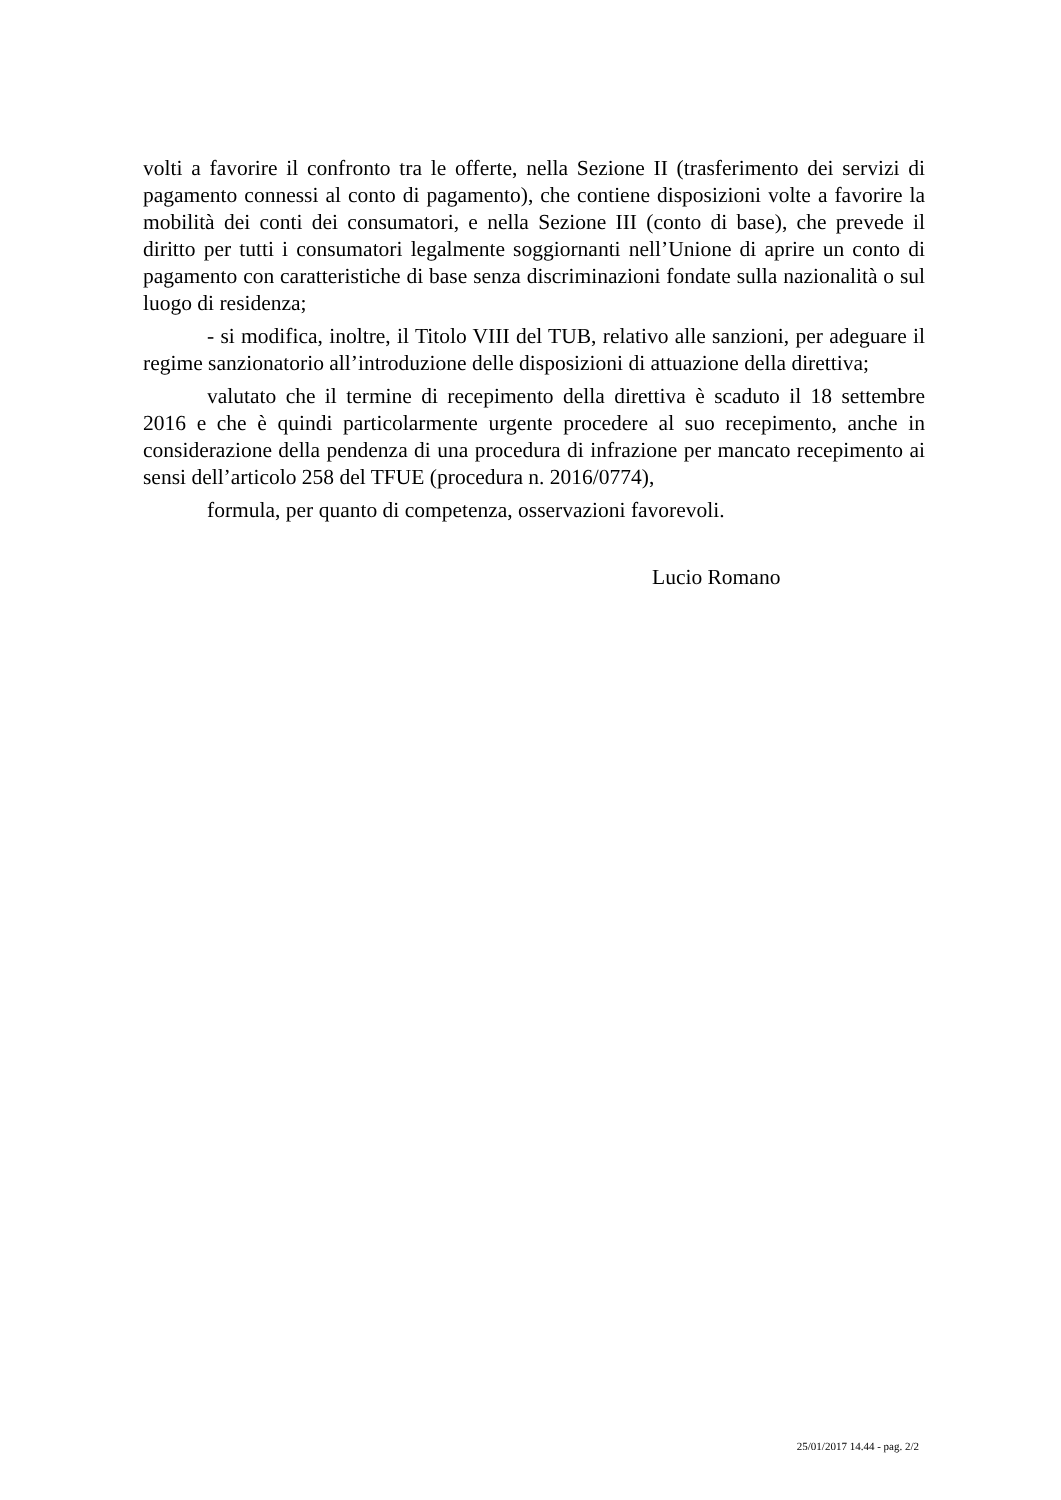volti a favorire il confronto tra le offerte, nella Sezione II (trasferimento dei servizi di pagamento connessi al conto di pagamento), che contiene disposizioni volte a favorire la mobilità dei conti dei consumatori, e nella Sezione III (conto di base), che prevede il diritto per tutti i consumatori legalmente soggiornanti nell’Unione di aprire un conto di pagamento con caratteristiche di base senza discriminazioni fondate sulla nazionalità o sul luogo di residenza;
- si modifica, inoltre, il Titolo VIII del TUB, relativo alle sanzioni, per adeguare il regime sanzionatorio all’introduzione delle disposizioni di attuazione della direttiva;
valutato che il termine di recepimento della direttiva è scaduto il 18 settembre 2016 e che è quindi particolarmente urgente procedere al suo recepimento, anche in considerazione della pendenza di una procedura di infrazione per mancato recepimento ai sensi dell’articolo 258 del TFUE (procedura n. 2016/0774),
formula, per quanto di competenza, osservazioni favorevoli.
Lucio Romano
25/01/2017 14.44 - pag. 2/2